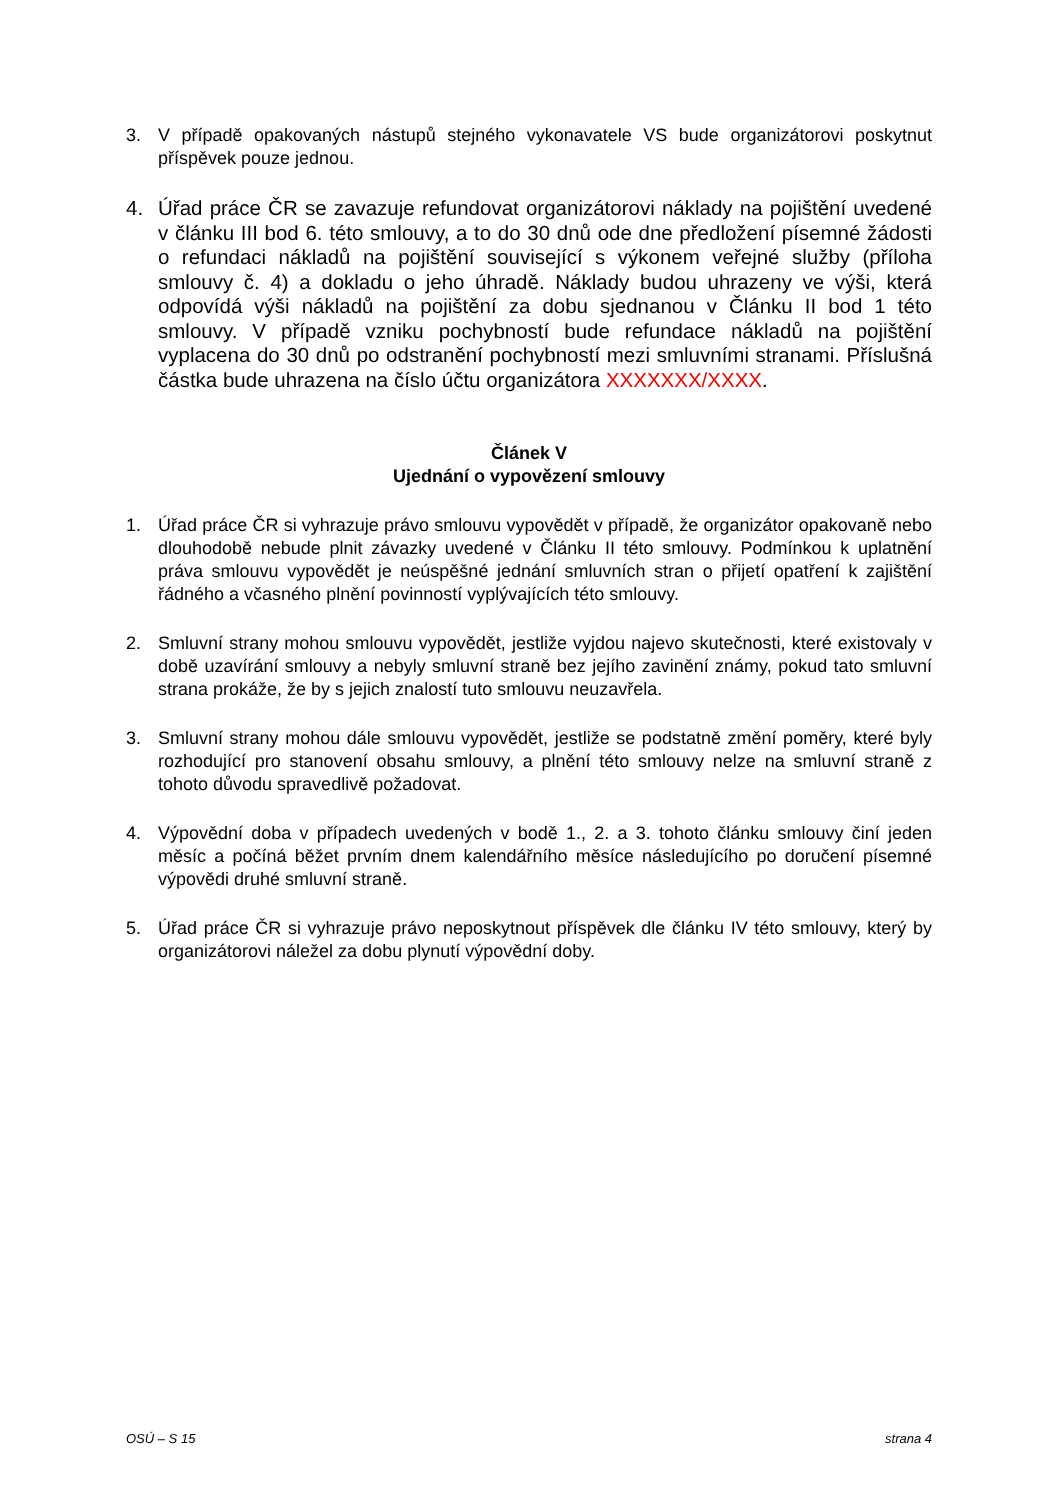3. V případě opakovaných nástupů stejného vykonavatele VS bude organizátorovi poskytnut příspěvek pouze jednou.
4. Úřad práce ČR se zavazuje refundovat organizátorovi náklady na pojištění uvedené v článku III bod 6. této smlouvy, a to do 30 dnů ode dne předložení písemné žádosti o refundaci nákladů na pojištění související s výkonem veřejné služby (příloha smlouvy č. 4) a dokladu o jeho úhradě. Náklady budou uhrazeny ve výši, která odpovídá výši nákladů na pojištění za dobu sjednanou v Článku II bod 1 této smlouvy. V případě vzniku pochybností bude refundace nákladů na pojištění vyplacena do 30 dnů po odstranění pochybností mezi smluvními stranami. Příslušná částka bude uhrazena na číslo účtu organizátora XXXXXXX/XXXX.
Článek V
Ujednání o vypovězení smlouvy
1. Úřad práce ČR si vyhrazuje právo smlouvu vypovědět v případě, že organizátor opakovaně nebo dlouhodobě nebude plnit závazky uvedené v Článku II této smlouvy. Podmínkou k uplatnění práva smlouvu vypovědět je neúspěšné jednání smluvních stran o přijetí opatření k zajištění řádného a včasného plnění povinností vyplývajících této smlouvy.
2. Smluvní strany mohou smlouvu vypovědět, jestliže vyjdou najevo skutečnosti, které existovaly v době uzavírání smlouvy a nebyly smluvní straně bez jejího zavinění známy, pokud tato smluvní strana prokáže, že by s jejich znalostí tuto smlouvu neuzavřela.
3. Smluvní strany mohou dále smlouvu vypovědět, jestliže se podstatně změní poměry, které byly rozhodující pro stanovení obsahu smlouvy, a plnění této smlouvy nelze na smluvní straně z tohoto důvodu spravedlivě požadovat.
4. Výpovědní doba v případech uvedených v bodě 1., 2. a 3. tohoto článku smlouvy činí jeden měsíc a počíná běžet prvním dnem kalendářního měsíce následujícího po doručení písemné výpovědi druhé smluvní straně.
5. Úřad práce ČR si vyhrazuje právo neposkytnout příspěvek dle článku IV této smlouvy, který by organizátorovi náležel za dobu plynutí výpovědní doby.
OSÚ – S 15 strana 4